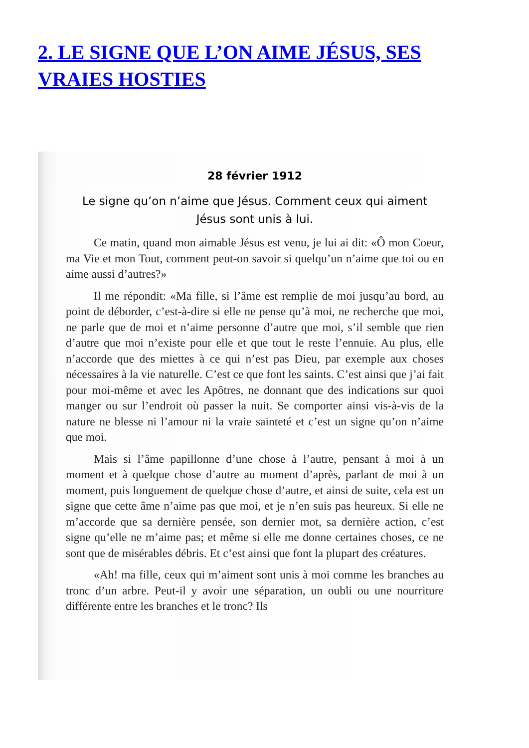2. LE SIGNE QUE L’ON AIME JÉSUS, SES VRAIES HOSTIES
28 février 1912
Le signe qu’on n’aime que Jésus. Comment ceux qui aiment Jésus sont unis à lui.
Ce matin, quand mon aimable Jésus est venu, je lui ai dit: «Ô mon Coeur, ma Vie et mon Tout, comment peut-on savoir si quelqu’un n’aime que toi ou en aime aussi d’autres?»
Il me répondit: «Ma fille, si l’âme est remplie de moi jusqu’au bord, au point de déborder, c’est-à-dire si elle ne pense qu’à moi, ne recherche que moi, ne parle que de moi et n’aime personne d’autre que moi, s’il semble que rien d’autre que moi n’existe pour elle et que tout le reste l’ennuie. Au plus, elle n’accorde que des miettes à ce qui n’est pas Dieu, par exemple aux choses nécessaires à la vie naturelle. C’est ce que font les saints. C’est ainsi que j’ai fait pour moi-même et avec les Apôtres, ne donnant que des indications sur quoi manger ou sur l’endroit où passer la nuit. Se comporter ainsi vis-à-vis de la nature ne blesse ni l’amour ni la vraie sainteté et c’est un signe qu’on n’aime que moi.
Mais si l’âme papillonne d’une chose à l’autre, pensant à moi à un moment et à quelque chose d’autre au moment d’après, parlant de moi à un moment, puis longuement de quelque chose d’autre, et ainsi de suite, cela est un signe que cette âme n’aime pas que moi, et je n’en suis pas heureux. Si elle ne m’accorde que sa dernière pensée, son dernier mot, sa dernière action, c’est signe qu’elle ne m’aime pas; et même si elle me donne certaines choses, ce ne sont que de misérables débris. Et c’est ainsi que font la plupart des créatures.
«Ah! ma fille, ceux qui m’aiment sont unis à moi comme les branches au tronc d’un arbre. Peut-il y avoir une séparation, un oubli ou une nourriture différente entre les branches et le tronc? Ils